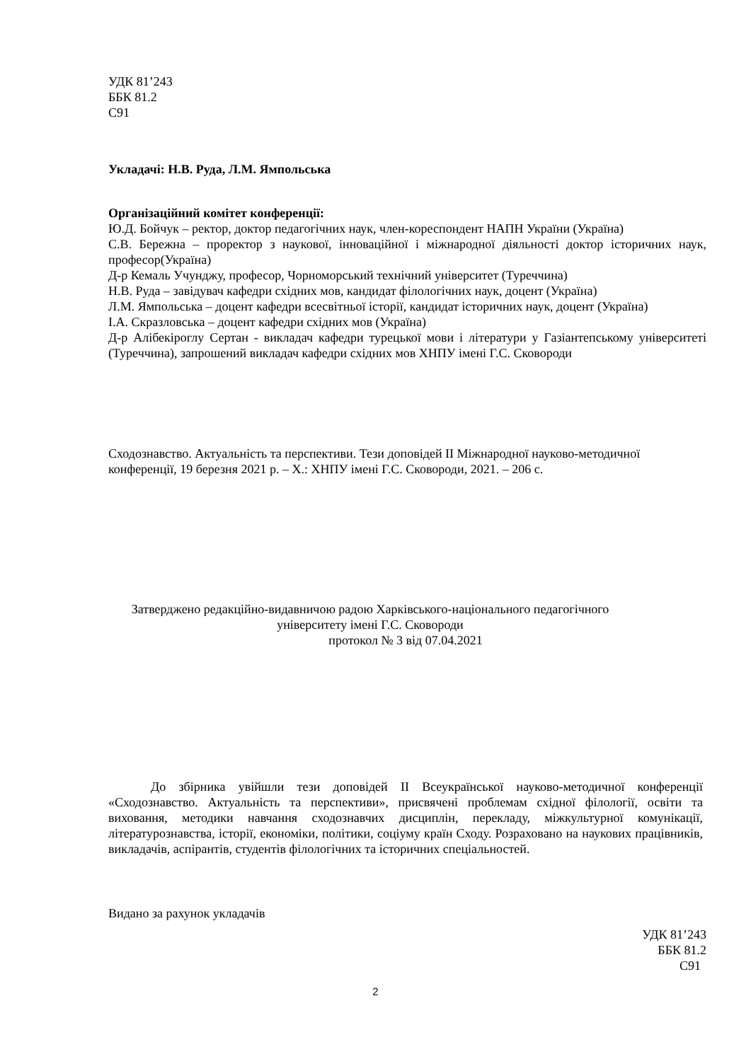УДК 81’243
ББК 81.2
С91
Укладачі: Н.В. Руда, Л.М. Ямпольська
Організаційний комітет конференції:
Ю.Д. Бойчук – ректор, доктор педагогічних наук, член-кореспондент НАПН України (Україна)
С.В. Бережна – проректор з наукової, інноваційної і міжнародної діяльності доктор історичних наук, професор(Україна)
Д-р Кемаль Учунджу, професор, Чорноморський технічний університет (Туреччина)
Н.В. Руда – завідувач кафедри східних мов, кандидат філологічних наук, доцент (Україна)
Л.М. Ямпольська – доцент кафедри всесвітньої історії, кандидат історичних наук, доцент (Україна)
І.А. Скразловська – доцент кафедри східних мов (Україна)
Д-р Алібекіроглу Сертан - викладач кафедри турецької мови і літератури у Газіантепському університеті (Туреччина), запрошений викладач кафедри східних мов ХНПУ імені Г.С. Сковороди
Сходознавство. Актуальність та перспективи. Тези доповідей ІІ Міжнародної науково-методичної конференції, 19 березня 2021 р. – Х.: ХНПУ імені Г.С. Сковороди, 2021. – 206 с.
Затверджено редакційно-видавничою радою Харківського-національного педагогічного університету імені Г.С. Сковороди
протокол № 3 від 07.04.2021
До збірника увійшли тези доповідей ІІ Всеукраїнської науково-методичної конференції «Сходознавство. Актуальність та перспективи», присвячені проблемам східної філології, освіти та виховання, методики навчання сходознавчих дисциплін, перекладу, міжкультурної комунікації, літературознавства, історії, економіки, політики, соціуму країн Сходу. Розраховано на наукових працівників, викладачів, аспірантів, студентів філологічних та історичних спеціальностей.
Видано за рахунок укладачів
УДК 81’243
ББК 81.2
С91
2